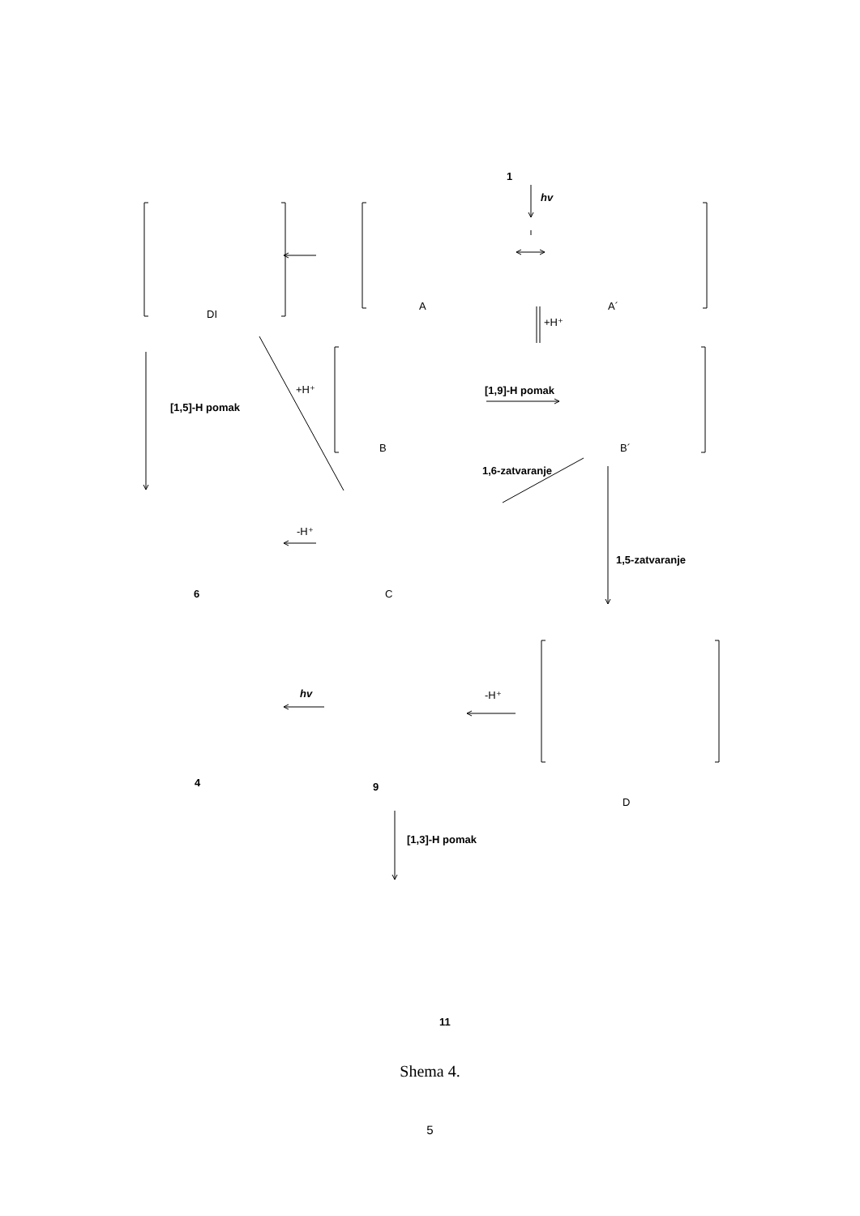1
hv
A
A´
DI
+H⁺
+H⁺
[1,5]-H pomak
[1,9]-H pomak
B
B´
1,6-zatvaranje
-H⁺
6
C
1,5-zatvaranje
hv
-H⁺
4
9
D
[1,3]-H pomak
11
Shema 4.
5